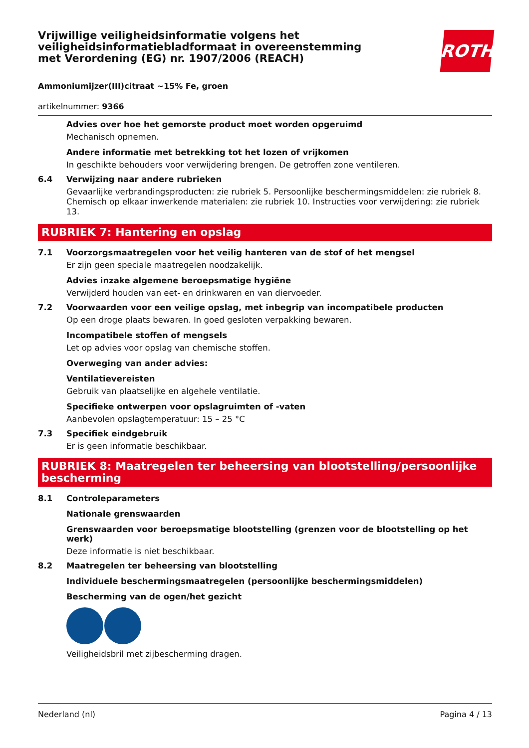Vrijwillige veiligheidsinformatie volgens het veiligheidsinformatiebladformaat in overeenstemming met Verordening (EG) nr. 1907/2006 (REACH)
ROTH
Ammoniumijzer(III)citraat ~15% Fe, groen
artikelnummer: 9366
Advies over hoe het gemorste product moet worden opgeruimd
Mechanisch opnemen.
Andere informatie met betrekking tot het lozen of vrijkomen
In geschikte behouders voor verwijdering brengen. De getroffen zone ventileren.
6.4 Verwijzing naar andere rubrieken
Gevaarlijke verbrandingsproducten: zie rubriek 5. Persoonlijke beschermingsmiddelen: zie rubriek 8. Chemisch op elkaar inwerkende materialen: zie rubriek 10. Instructies voor verwijdering: zie rubriek 13.
RUBRIEK 7: Hantering en opslag
7.1 Voorzorgsmaatregelen voor het veilig hanteren van de stof of het mengsel
Er zijn geen speciale maatregelen noodzakelijk.
Advies inzake algemene beroepsmatige hygiëne
Verwijderd houden van eet- en drinkwaren en van diervoeder.
7.2 Voorwaarden voor een veilige opslag, met inbegrip van incompatibele producten
Op een droge plaats bewaren. In goed gesloten verpakking bewaren.
Incompatibele stoffen of mengsels
Let op advies voor opslag van chemische stoffen.
Overweging van ander advies:
Ventilatievereisten
Gebruik van plaatselijke en algehele ventilatie.
Specifieke ontwerpen voor opslagruimten of -vaten
Aanbevolen opslagtemperatuur: 15 – 25 °C
7.3 Specifiek eindgebruik
Er is geen informatie beschikbaar.
RUBRIEK 8: Maatregelen ter beheersing van blootstelling/persoonlijke bescherming
8.1 Controleparameters
Nationale grenswaarden
Grenswaarden voor beroepsmatige blootstelling (grenzen voor de blootstelling op het werk)
Deze informatie is niet beschikbaar.
8.2 Maatregelen ter beheersing van blootstelling
Individuele beschermingsmaatregelen (persoonlijke beschermingsmiddelen)
Bescherming van de ogen/het gezicht
Veiligheidsbril met zijbescherming dragen.
Nederland (nl) Pagina 4 / 13